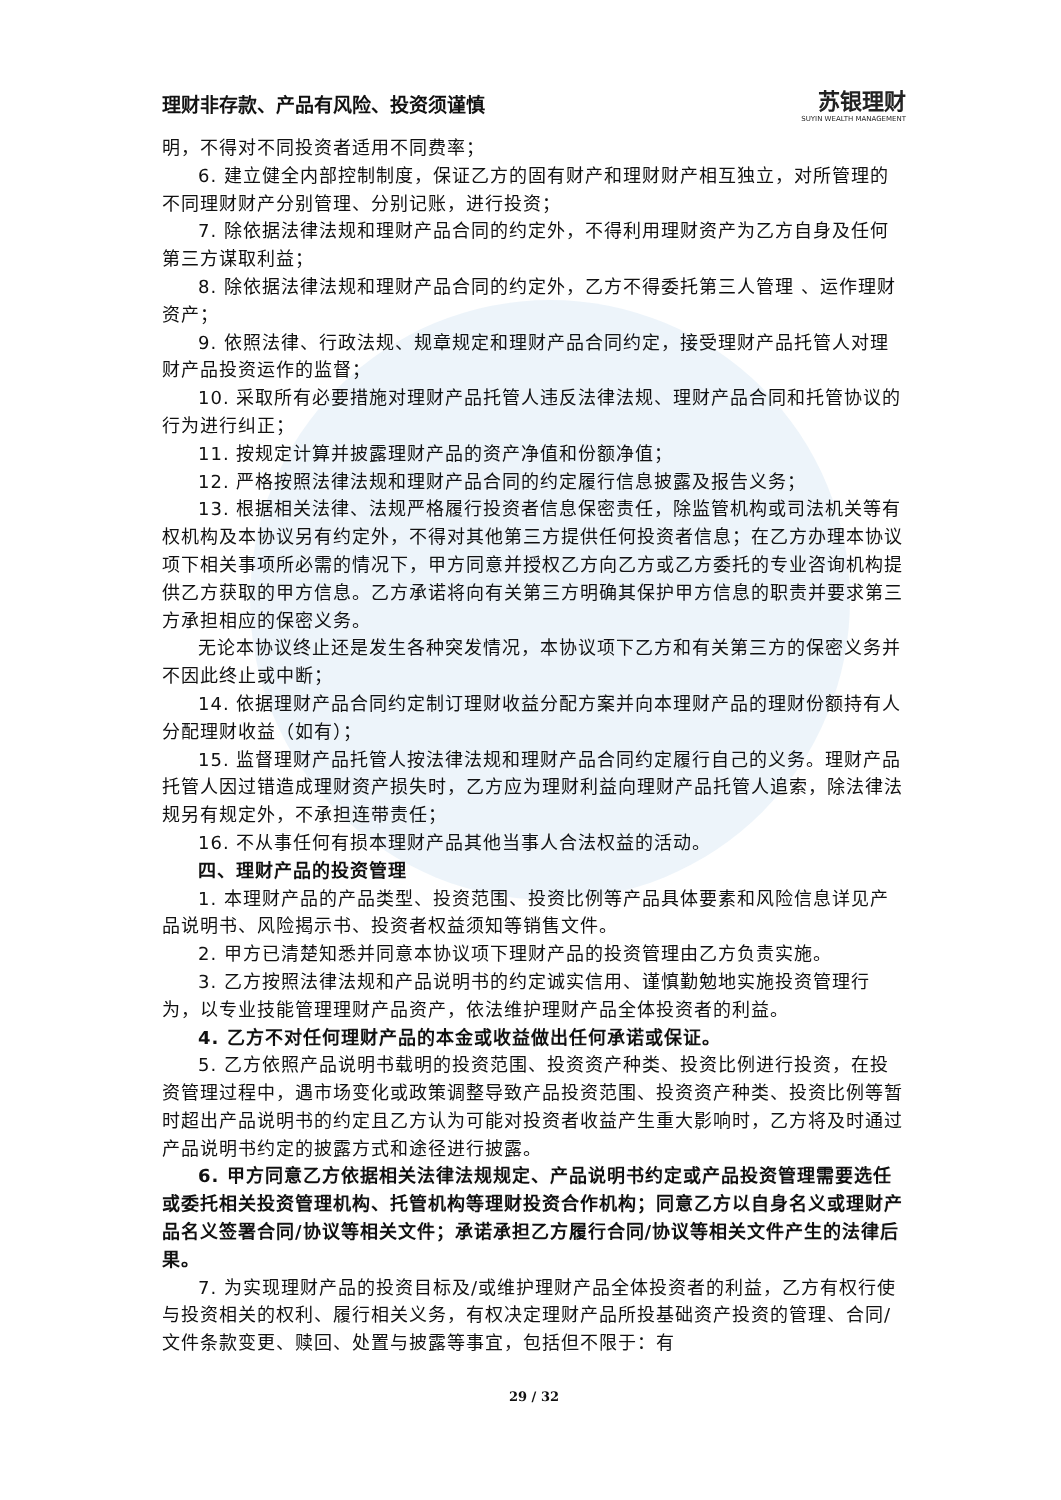理财非存款、产品有风险、投资须谨慎
苏银理财
SUYIN WEALTH MANAGEMENT
明，不得对不同投资者适用不同费率；
6. 建立健全内部控制制度，保证乙方的固有财产和理财财产相互独立，对所管理的不同理财财产分别管理、分别记账，进行投资；
7. 除依据法律法规和理财产品合同的约定外，不得利用理财资产为乙方自身及任何第三方谋取利益；
8. 除依据法律法规和理财产品合同的约定外，乙方不得委托第三人管理 、运作理财资产；
9. 依照法律、行政法规、规章规定和理财产品合同约定，接受理财产品托管人对理财产品投资运作的监督；
10. 采取所有必要措施对理财产品托管人违反法律法规、理财产品合同和托管协议的行为进行纠正；
11. 按规定计算并披露理财产品的资产净值和份额净值；
12. 严格按照法律法规和理财产品合同的约定履行信息披露及报告义务；
13. 根据相关法律、法规严格履行投资者信息保密责任，除监管机构或司法机关等有权机构及本协议另有约定外，不得对其他第三方提供任何投资者信息；在乙方办理本协议项下相关事项所必需的情况下，甲方同意并授权乙方向乙方或乙方委托的专业咨询机构提供乙方获取的甲方信息。乙方承诺将向有关第三方明确其保护甲方信息的职责并要求第三方承担相应的保密义务。
无论本协议终止还是发生各种突发情况，本协议项下乙方和有关第三方的保密义务并不因此终止或中断；
14. 依据理财产品合同约定制订理财收益分配方案并向本理财产品的理财份额持有人分配理财收益（如有）；
15. 监督理财产品托管人按法律法规和理财产品合同约定履行自己的义务。理财产品托管人因过错造成理财资产损失时，乙方应为理财利益向理财产品托管人追索，除法律法规另有规定外，不承担连带责任；
16. 不从事任何有损本理财产品其他当事人合法权益的活动。
四、理财产品的投资管理
1. 本理财产品的产品类型、投资范围、投资比例等产品具体要素和风险信息详见产品说明书、风险揭示书、投资者权益须知等销售文件。
2. 甲方已清楚知悉并同意本协议项下理财产品的投资管理由乙方负责实施。
3. 乙方按照法律法规和产品说明书的约定诚实信用、谨慎勤勉地实施投资管理行为，以专业技能管理理财产品资产，依法维护理财产品全体投资者的利益。
4. 乙方不对任何理财产品的本金或收益做出任何承诺或保证。
5. 乙方依照产品说明书载明的投资范围、投资资产种类、投资比例进行投资，在投资管理过程中，遇市场变化或政策调整导致产品投资范围、投资资产种类、投资比例等暂时超出产品说明书的约定且乙方认为可能对投资者收益产生重大影响时，乙方将及时通过产品说明书约定的披露方式和途径进行披露。
6. 甲方同意乙方依据相关法律法规规定、产品说明书约定或产品投资管理需要选任或委托相关投资管理机构、托管机构等理财投资合作机构；同意乙方以自身名义或理财产品名义签署合同/协议等相关文件；承诺承担乙方履行合同/协议等相关文件产生的法律后果。
7. 为实现理财产品的投资目标及/或维护理财产品全体投资者的利益，乙方有权行使与投资相关的权利、履行相关义务，有权决定理财产品所投基础资产投资的管理、合同/文件条款变更、赎回、处置与披露等事宜，包括但不限于：有
29 / 32